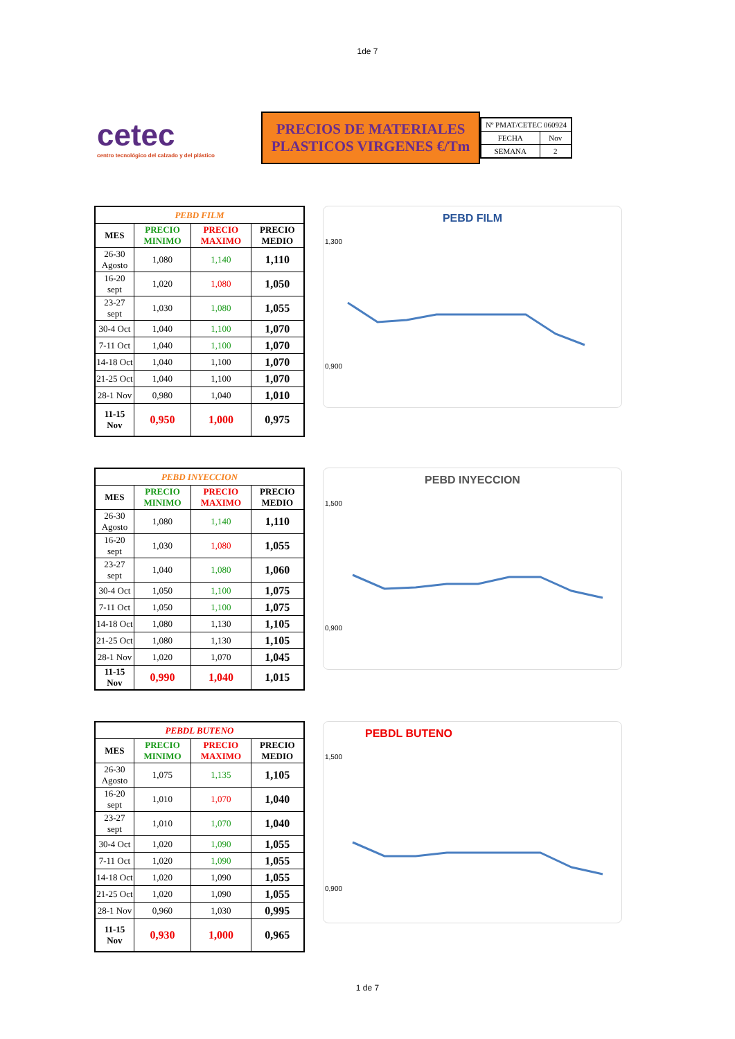1de 7
cetec
centro tecnológico del calzado y del plástico
PRECIOS DE MATERIALES
PLASTICOS VIRGENES €/Tm
| Nº PMAT/CETEC 060924 | |
| FECHA | Nov |
| SEMANA | 2 |
| PEBD FILM | | | |
| --- | --- | --- | --- |
| MES | PRECIO MINIMO | PRECIO MAXIMO | PRECIO MEDIO |
| 26-30 Agosto | 1,080 | 1,140 | 1,110 |
| 16-20 sept | 1,020 | 1,080 | 1,050 |
| 23-27 sept | 1,030 | 1,080 | 1,055 |
| 30-4 Oct | 1,040 | 1,100 | 1,070 |
| 7-11 Oct | 1,040 | 1,100 | 1,070 |
| 14-18 Oct | 1,040 | 1,100 | 1,070 |
| 21-25 Oct | 1,040 | 1,100 | 1,070 |
| 28-1 Nov | 0,980 | 1,040 | 1,010 |
| 11-15 Nov | 0,950 | 1,000 | 0,975 |
PEBD FILM
1,300
0,900
| PEBD INYECCION | | | |
| --- | --- | --- | --- |
| MES | PRECIO MINIMO | PRECIO MAXIMO | PRECIO MEDIO |
| 26-30 Agosto | 1,080 | 1,140 | 1,110 |
| 16-20 sept | 1,030 | 1,080 | 1,055 |
| 23-27 sept | 1,040 | 1,080 | 1,060 |
| 30-4 Oct | 1,050 | 1,100 | 1,075 |
| 7-11 Oct | 1,050 | 1,100 | 1,075 |
| 14-18 Oct | 1,080 | 1,130 | 1,105 |
| 21-25 Oct | 1,080 | 1,130 | 1,105 |
| 28-1 Nov | 1,020 | 1,070 | 1,045 |
| 11-15 Nov | 0,990 | 1,040 | 1,015 |
PEBD INYECCION
1,500
0,900
| PEBDL BUTENO | | | |
| --- | --- | --- | --- |
| MES | PRECIO MINIMO | PRECIO MAXIMO | PRECIO MEDIO |
| 26-30 Agosto | 1,075 | 1,135 | 1,105 |
| 16-20 sept | 1,010 | 1,070 | 1,040 |
| 23-27 sept | 1,010 | 1,070 | 1,040 |
| 30-4 Oct | 1,020 | 1,090 | 1,055 |
| 7-11 Oct | 1,020 | 1,090 | 1,055 |
| 14-18 Oct | 1,020 | 1,090 | 1,055 |
| 21-25 Oct | 1,020 | 1,090 | 1,055 |
| 28-1 Nov | 0,960 | 1,030 | 0,995 |
| 11-15 Nov | 0,930 | 1,000 | 0,965 |
PEBDL BUTENO
1,500
0,900
1 de 7